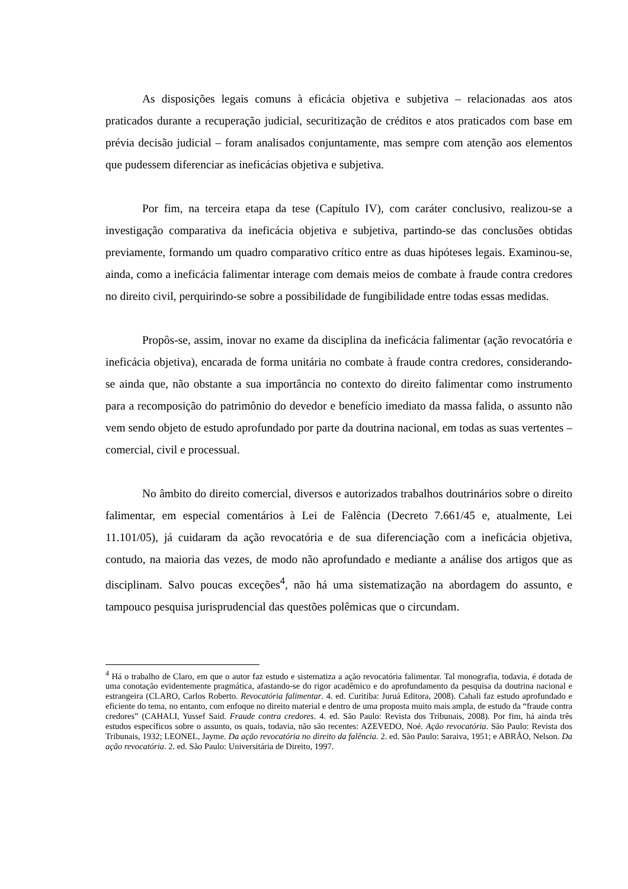As disposições legais comuns à eficácia objetiva e subjetiva – relacionadas aos atos praticados durante a recuperação judicial, securitização de créditos e atos praticados com base em prévia decisão judicial – foram analisados conjuntamente, mas sempre com atenção aos elementos que pudessem diferenciar as ineficácias objetiva e subjetiva.
Por fim, na terceira etapa da tese (Capítulo IV), com caráter conclusivo, realizou-se a investigação comparativa da ineficácia objetiva e subjetiva, partindo-se das conclusões obtidas previamente, formando um quadro comparativo crítico entre as duas hipóteses legais. Examinou-se, ainda, como a ineficácia falimentar interage com demais meios de combate à fraude contra credores no direito civil, perquirindo-se sobre a possibilidade de fungibilidade entre todas essas medidas.
Propôs-se, assim, inovar no exame da disciplina da ineficácia falimentar (ação revocatória e ineficácia objetiva), encarada de forma unitária no combate à fraude contra credores, considerando-se ainda que, não obstante a sua importância no contexto do direito falimentar como instrumento para a recomposição do patrimônio do devedor e benefício imediato da massa falida, o assunto não vem sendo objeto de estudo aprofundado por parte da doutrina nacional, em todas as suas vertentes – comercial, civil e processual.
No âmbito do direito comercial, diversos e autorizados trabalhos doutrinários sobre o direito falimentar, em especial comentários à Lei de Falência (Decreto 7.661/45 e, atualmente, Lei 11.101/05), já cuidaram da ação revocatória e de sua diferenciação com a ineficácia objetiva, contudo, na maioria das vezes, de modo não aprofundado e mediante a análise dos artigos que as disciplinam. Salvo poucas exceções<sup>4</sup>, não há uma sistematização na abordagem do assunto, e tampouco pesquisa jurisprudencial das questões polêmicas que o circundam.
<sup>4</sup> Há o trabalho de Claro, em que o autor faz estudo e sistematiza a ação revocatória falimentar. Tal monografia, todavia, é dotada de uma conotação evidentemente pragmática, afastando-se do rigor acadêmico e do aprofundamento da pesquisa da doutrina nacional e estrangeira (CLARO, Carlos Roberto. Revocatória falimentar. 4. ed. Curitiba: Juruá Editora, 2008). Cahali faz estudo aprofundado e eficiente do tema, no entanto, com enfoque no direito material e dentro de uma proposta muito mais ampla, de estudo da “fraude contra credores” (CAHALI, Yussef Said. Fraude contra credores. 4. ed. São Paulo: Revista dos Tribunais, 2008). Por fim, há ainda três estudos específicos sobre o assunto, os quais, todavia, não são recentes: AZEVEDO, Noé. Ação revocatória. São Paulo: Revista dos Tribunais, 1932; LEONEL, Jayme. Da ação revocatória no direito da falência. 2. ed. São Paulo: Saraiva, 1951; e ABRÃO, Nelson. Da ação revocatória. 2. ed. São Paulo: Universitária de Direito, 1997.